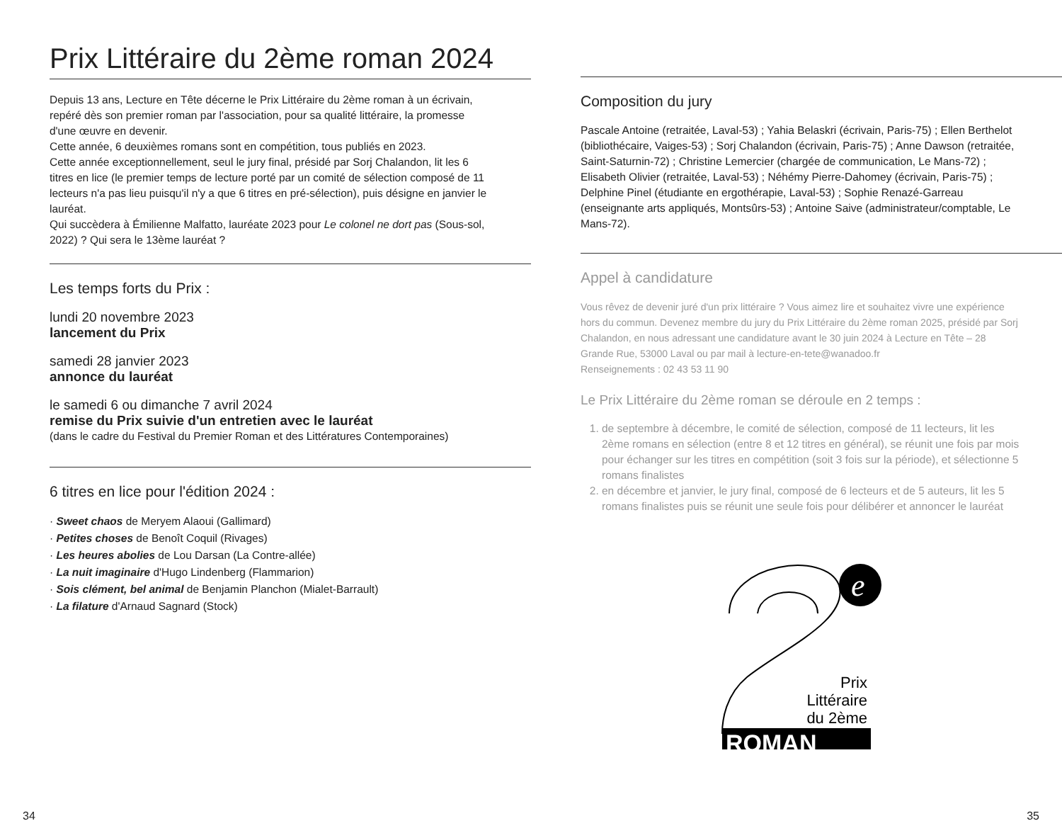Prix Littéraire du 2ème roman 2024
Depuis 13 ans, Lecture en Tête décerne le Prix Littéraire du 2ème roman à un écrivain, repéré dès son premier roman par l'association, pour sa qualité littéraire, la promesse d'une œuvre en devenir.
Cette année, 6 deuxièmes romans sont en compétition, tous publiés en 2023.
Cette année exceptionnellement, seul le jury final, présidé par Sorj Chalandon, lit les 6 titres en lice (le premier temps de lecture porté par un comité de sélection composé de 11 lecteurs n'a pas lieu puisqu'il n'y a que 6 titres en pré-sélection), puis désigne en janvier le lauréat.
Qui succèdera à Émilienne Malfatto, lauréate 2023 pour Le colonel ne dort pas (Sous-sol, 2022) ? Qui sera le 13ème lauréat ?
Les temps forts du Prix :
lundi 20 novembre 2023
lancement du Prix
samedi 28 janvier 2023
annonce du lauréat
le samedi 6 ou dimanche 7 avril 2024
remise du Prix suivie d'un entretien avec le lauréat
(dans le cadre du Festival du Premier Roman et des Littératures Contemporaines)
6 titres en lice pour l'édition 2024 :
· Sweet chaos de Meryem Alaoui (Gallimard)
· Petites choses de Benoît Coquil (Rivages)
· Les heures abolies de Lou Darsan (La Contre-allée)
· La nuit imaginaire d'Hugo Lindenberg (Flammarion)
· Sois clément, bel animal de Benjamin Planchon (Mialet-Barrault)
· La filature d'Arnaud Sagnard (Stock)
Composition du jury
Pascale Antoine (retraitée, Laval-53) ; Yahia Belaskri (écrivain, Paris-75) ; Ellen Berthelot (bibliothécaire, Vaiges-53) ; Sorj Chalandon (écrivain, Paris-75) ; Anne Dawson (retraitée, Saint-Saturnin-72) ; Christine Lemercier (chargée de communication, Le Mans-72) ; Elisabeth Olivier (retraitée, Laval-53) ; Néhémy Pierre-Dahomey (écrivain, Paris-75) ; Delphine Pinel (étudiante en ergothérapie, Laval-53) ; Sophie Renazé-Garreau (enseignante arts appliqués, Montsûrs-53) ; Antoine Saive (administrateur/comptable, Le Mans-72).
Appel à candidature
Vous rêvez de devenir juré d'un prix littéraire ? Vous aimez lire et souhaitez vivre une expérience hors du commun. Devenez membre du jury du Prix Littéraire du 2ème roman 2025, présidé par Sorj Chalandon, en nous adressant une candidature avant le 30 juin 2024 à Lecture en Tête – 28 Grande Rue, 53000 Laval ou par mail à lecture-en-tete@wanadoo.fr
Renseignements : 02 43 53 11 90
Le Prix Littéraire du 2ème roman se déroule en 2 temps :
1. de septembre à décembre, le comité de sélection, composé de 11 lecteurs, lit les 2ème romans en sélection (entre 8 et 12 titres en général), se réunit une fois par mois pour échanger sur les titres en compétition (soit 3 fois sur la période), et sélectionne 5 romans finalistes
2. en décembre et janvier, le jury final, composé de 6 lecteurs et de 5 auteurs, lit les 5 romans finalistes puis se réunit une seule fois pour délibérer et annoncer le lauréat
e
Prix
Littéraire
du 2ème
ROMAN
34 35